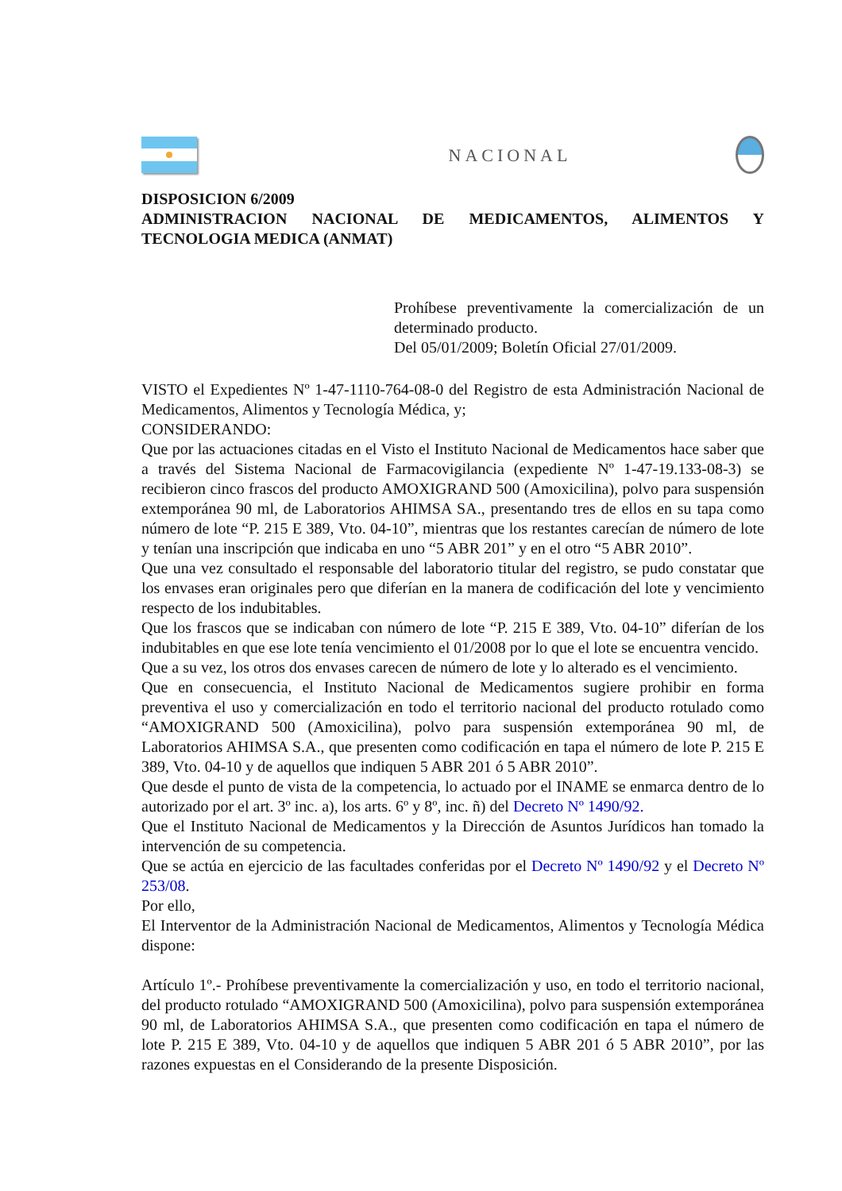NACIONAL
DISPOSICION 6/2009
ADMINISTRACION NACIONAL DE MEDICAMENTOS, ALIMENTOS Y TECNOLOGIA MEDICA (ANMAT)
Prohíbese preventivamente la comercialización de un determinado producto.
Del 05/01/2009; Boletín Oficial 27/01/2009.
VISTO el Expedientes Nº 1-47-1110-764-08-0 del Registro de esta Administración Nacional de Medicamentos, Alimentos y Tecnología Médica, y;
CONSIDERANDO:
Que por las actuaciones citadas en el Visto el Instituto Nacional de Medicamentos hace saber que a través del Sistema Nacional de Farmacovigilancia (expediente Nº 1-47-19.133-08-3) se recibieron cinco frascos del producto AMOXIGRAND 500 (Amoxicilina), polvo para suspensión extemporánea 90 ml, de Laboratorios AHIMSA SA., presentando tres de ellos en su tapa como número de lote “P. 215 E 389, Vto. 04-10”, mientras que los restantes carecían de número de lote y tenían una inscripción que indicaba en uno “5 ABR 201” y en el otro “5 ABR 2010”.
Que una vez consultado el responsable del laboratorio titular del registro, se pudo constatar que los envases eran originales pero que diferían en la manera de codificación del lote y vencimiento respecto de los indubitables.
Que los frascos que se indicaban con número de lote “P. 215 E 389, Vto. 04-10” diferían de los indubitables en que ese lote tenía vencimiento el 01/2008 por lo que el lote se encuentra vencido.
Que a su vez, los otros dos envases carecen de número de lote y lo alterado es el vencimiento.
Que en consecuencia, el Instituto Nacional de Medicamentos sugiere prohibir en forma preventiva el uso y comercialización en todo el territorio nacional del producto rotulado como “AMOXIGRAND 500 (Amoxicilina), polvo para suspensión extemporánea 90 ml, de Laboratorios AHIMSA S.A., que presenten como codificación en tapa el número de lote P. 215 E 389, Vto. 04-10 y de aquellos que indiquen 5 ABR 201 ó 5 ABR 2010”.
Que desde el punto de vista de la competencia, lo actuado por el INAME se enmarca dentro de lo autorizado por el art. 3º inc. a), los arts. 6º y 8º, inc. ñ) del Decreto Nº 1490/92.
Que el Instituto Nacional de Medicamentos y la Dirección de Asuntos Jurídicos han tomado la intervención de su competencia.
Que se actúa en ejercicio de las facultades conferidas por el Decreto Nº 1490/92 y el Decreto Nº 253/08.
Por ello,
El Interventor de la Administración Nacional de Medicamentos, Alimentos y Tecnología Médica dispone:
Artículo 1º.- Prohíbese preventivamente la comercialización y uso, en todo el territorio nacional, del producto rotulado “AMOXIGRAND 500 (Amoxicilina), polvo para suspensión extemporánea 90 ml, de Laboratorios AHIMSA S.A., que presenten como codificación en tapa el número de lote P. 215 E 389, Vto. 04-10 y de aquellos que indiquen 5 ABR 201 ó 5 ABR 2010”, por las razones expuestas en el Considerando de la presente Disposición.